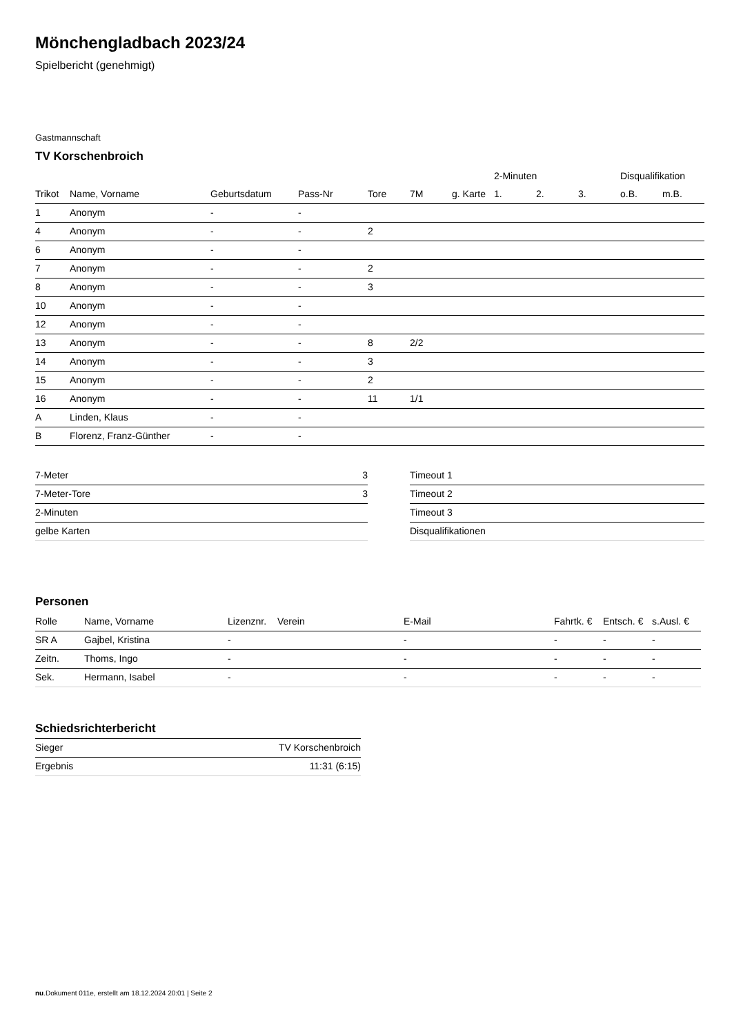Mönchengladbach 2023/24
Spielbericht (genehmigt)
Gastmannschaft
TV Korschenbroich
| | | | | | | | 2-Minuten | | | Disqualifikation | |
| --- | --- | --- | --- | --- | --- | --- | --- | --- | --- | --- | --- |
| Trikot | Name, Vorname | Geburtsdatum | Pass-Nr | Tore | 7M | g. Karte | 1. | 2. | 3. | o.B. | m.B. |
| 1 | Anonym | - | - | | | | | | | | |
| 4 | Anonym | - | - | 2 | | | | | | | |
| 6 | Anonym | - | - | | | | | | | | |
| 7 | Anonym | - | - | 2 | | | | | | | |
| 8 | Anonym | - | - | 3 | | | | | | | |
| 10 | Anonym | - | - | | | | | | | | |
| 12 | Anonym | - | - | | | | | | | | |
| 13 | Anonym | - | - | 8 | 2/2 | | | | | | |
| 14 | Anonym | - | - | 3 | | | | | | | |
| 15 | Anonym | - | - | 2 | | | | | | | |
| 16 | Anonym | - | - | 11 | 1/1 | | | | | | |
| A | Linden, Klaus | - | - | | | | | | | | |
| B | Florenz, Franz-Günther | - | - | | | | | | | | |
| 7-Meter | 3 |
| 7-Meter-Tore | 3 |
| 2-Minuten | |
| gelbe Karten | |
| Timeout 1 |
| Timeout 2 |
| Timeout 3 |
| Disqualifikationen |
Personen
| Rolle | Name, Vorname | Lizenznr. | Verein | E-Mail | Fahrtk. € | Entsch. € | s.Ausl. € |
| --- | --- | --- | --- | --- | --- | --- | --- |
| SR A | Gajbel, Kristina | - | | - | - | - | - |
| Zeitn. | Thoms, Ingo | - | | - | - | - | - |
| Sek. | Hermann, Isabel | - | | - | - | - | - |
Schiedsrichterbericht
| Sieger | TV Korschenbroich |
| Ergebnis | 11:31 (6:15) |
nu.Dokument 011e, erstellt am 18.12.2024 20:01 | Seite 2